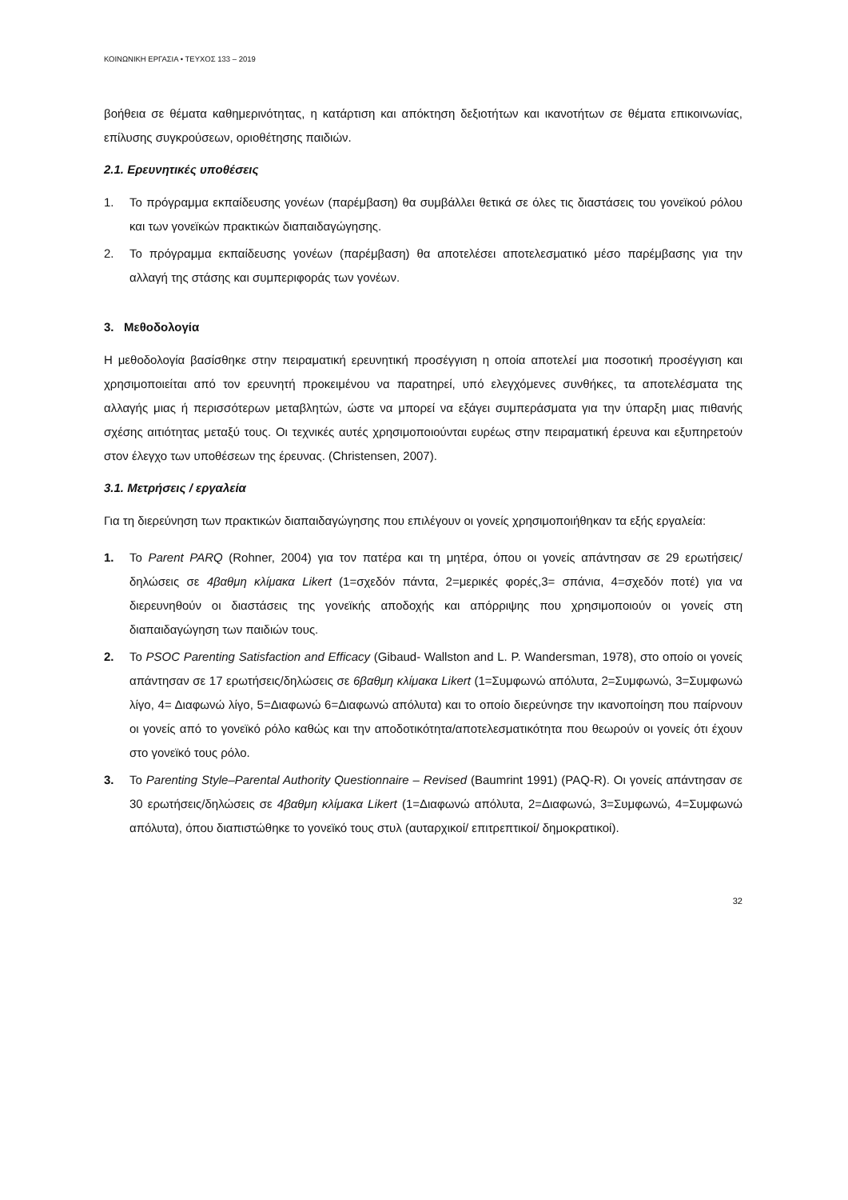ΚΟΙΝΩΝΙΚΗ ΕΡΓΑΣΙΑ • ΤΕΥΧΟΣ 133 – 2019
βοήθεια σε θέματα καθημερινότητας, η κατάρτιση και απόκτηση δεξιοτήτων και ικανοτήτων σε θέματα επικοινωνίας, επίλυσης συγκρούσεων, οριοθέτησης παιδιών.
2.1. Ερευνητικές υποθέσεις
1. Το πρόγραμμα εκπαίδευσης γονέων (παρέμβαση) θα συμβάλλει θετικά σε όλες τις διαστάσεις του γονεϊκού ρόλου και των γονεϊκών πρακτικών διαπαιδαγώγησης.
2. Το πρόγραμμα εκπαίδευσης γονέων (παρέμβαση) θα αποτελέσει αποτελεσματικό μέσο παρέμβασης για την αλλαγή της στάσης και συμπεριφοράς των γονέων.
3. Μεθοδολογία
Η μεθοδολογία βασίσθηκε στην πειραματική ερευνητική προσέγγιση η οποία αποτελεί μια ποσοτική προσέγγιση και χρησιμοποιείται από τον ερευνητή προκειμένου να παρατηρεί, υπό ελεγχόμενες συνθήκες, τα αποτελέσματα της αλλαγής μιας ή περισσότερων μεταβλητών, ώστε να μπορεί να εξάγει συμπεράσματα για την ύπαρξη μιας πιθανής σχέσης αιτιότητας μεταξύ τους. Οι τεχνικές αυτές χρησιμοποιούνται ευρέως στην πειραματική έρευνα και εξυπηρετούν στον έλεγχο των υποθέσεων της έρευνας. (Christensen, 2007).
3.1. Μετρήσεις / εργαλεία
Για τη διερεύνηση των πρακτικών διαπαιδαγώγησης που επιλέγουν οι γονείς χρησιμοποιήθηκαν τα εξής εργαλεία:
1. Το Parent PARQ (Rohner, 2004) για τον πατέρα και τη μητέρα, όπου οι γονείς απάντησαν σε 29 ερωτήσεις/δηλώσεις σε 4βαθμη κλίμακα Likert (1=σχεδόν πάντα, 2=μερικές φορές,3= σπάνια, 4=σχεδόν ποτέ) για να διερευνηθούν οι διαστάσεις της γονεϊκής αποδοχής και απόρριψης που χρησιμοποιούν οι γονείς στη διαπαιδαγώγηση των παιδιών τους.
2. Το PSOC Parenting Satisfaction and Efficacy (Gibaud- Wallston and L. P. Wandersman, 1978), στο οποίο οι γονείς απάντησαν σε 17 ερωτήσεις/δηλώσεις σε 6βαθμη κλίμακα Likert (1=Συμφωνώ απόλυτα, 2=Συμφωνώ, 3=Συμφωνώ λίγο, 4= Διαφωνώ λίγο, 5=Διαφωνώ 6=Διαφωνώ απόλυτα) και το οποίο διερεύνησε την ικανοποίηση που παίρνουν οι γονείς από το γονεϊκό ρόλο καθώς και την αποδοτικότητα/αποτελεσματικότητα που θεωρούν οι γονείς ότι έχουν στο γονεϊκό τους ρόλο.
3. Το Parenting Style–Parental Authority Questionnaire – Revised (Baumrint 1991) (PAQ-R). Οι γονείς απάντησαν σε 30 ερωτήσεις/δηλώσεις σε 4βαθμη κλίμακα Likert (1=Διαφωνώ απόλυτα, 2=Διαφωνώ, 3=Συμφωνώ, 4=Συμφωνώ απόλυτα), όπου διαπιστώθηκε το γονεϊκό τους στυλ (αυταρχικοί/ επιτρεπτικοί/ δημοκρατικοί).
32